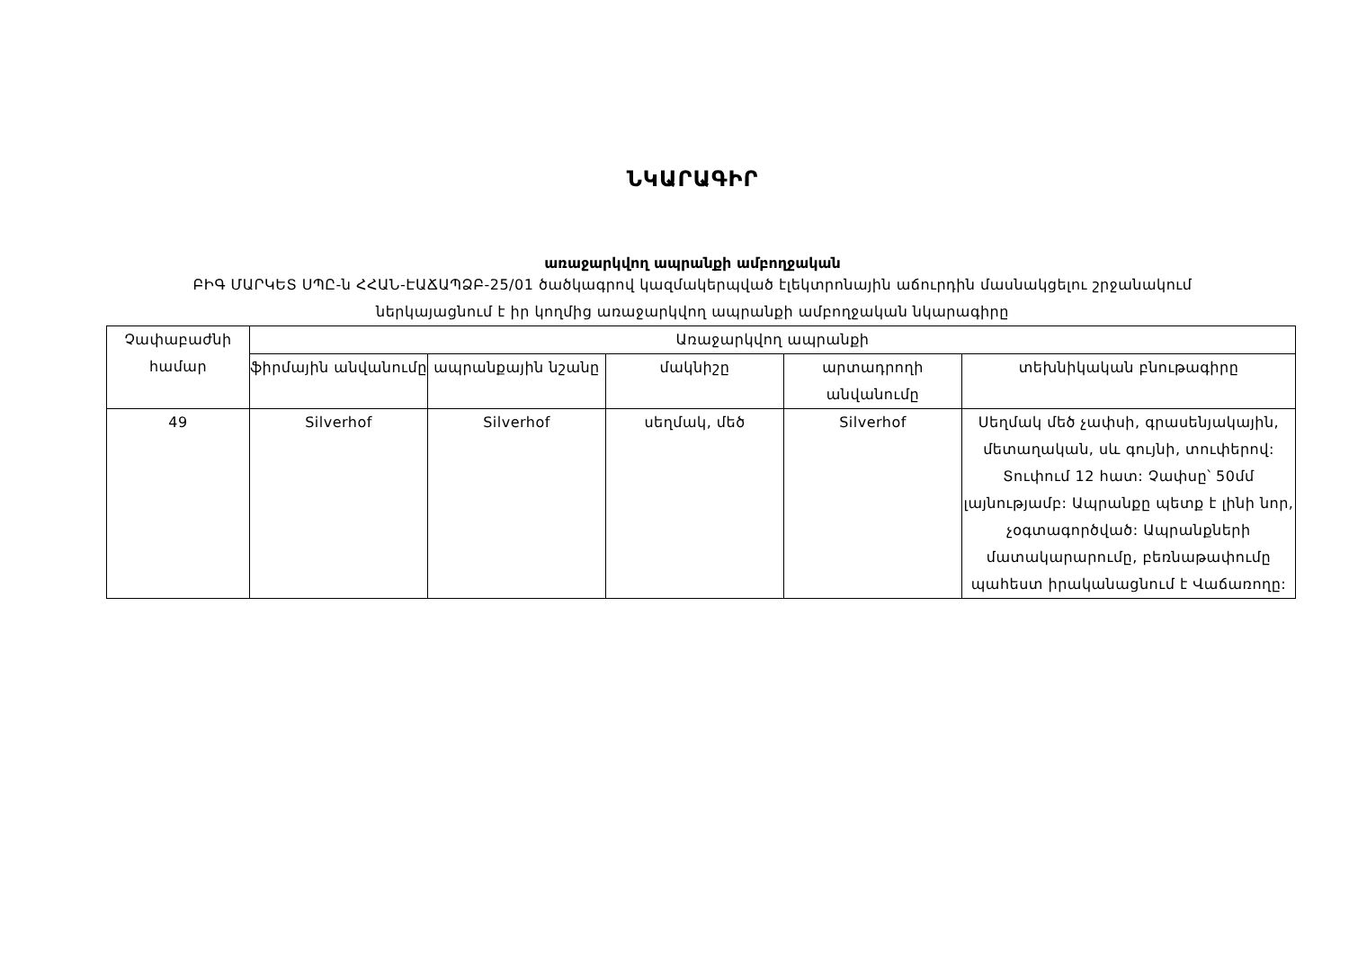ՆԿԱՐԱԳԻՐ
առաջարկվող ապրանքի ամբողջական
ԲԻԳ ՄԱՐԿԵՏ ՍՊԸ-ն ՀՀԱՆ-ԷԱՃԱՊՁԲ-25/01 ծածկագրով կազմակերպված էլեկտրոնային աճուրդին մասնակցելու շրջանակում
ներկայացնում է իր կողմից առաջարկվող ապրանքի ամբողջական նկարագիրը
| Չափաբաժնի համար | Առաջարկվող ապրանքի | | | | |
| --- | --- | --- | --- | --- | --- |
| | ֆիրմային անվանումը | ապրանքային նշանը | մակնիշը | արտադրողի անվանումը | տեխնիկական բնութագիրը |
| 49 | Silverhof | Silverhof | սեղմակ, մեծ | Silverhof | Սեղմակ մեծ չափսի, գրասենյակային, մետաղական, սև գույնի, տուփերով: Տուփում 12 հատ: Չափսը՝ 50մմ լայնությամբ: Ապրանքը պետք է լինի նոր, չօգտագործված: Ապրանքների մատակարարումը, բեռնաթափումը պահեստ իրականացնում է Վաճառողը: |